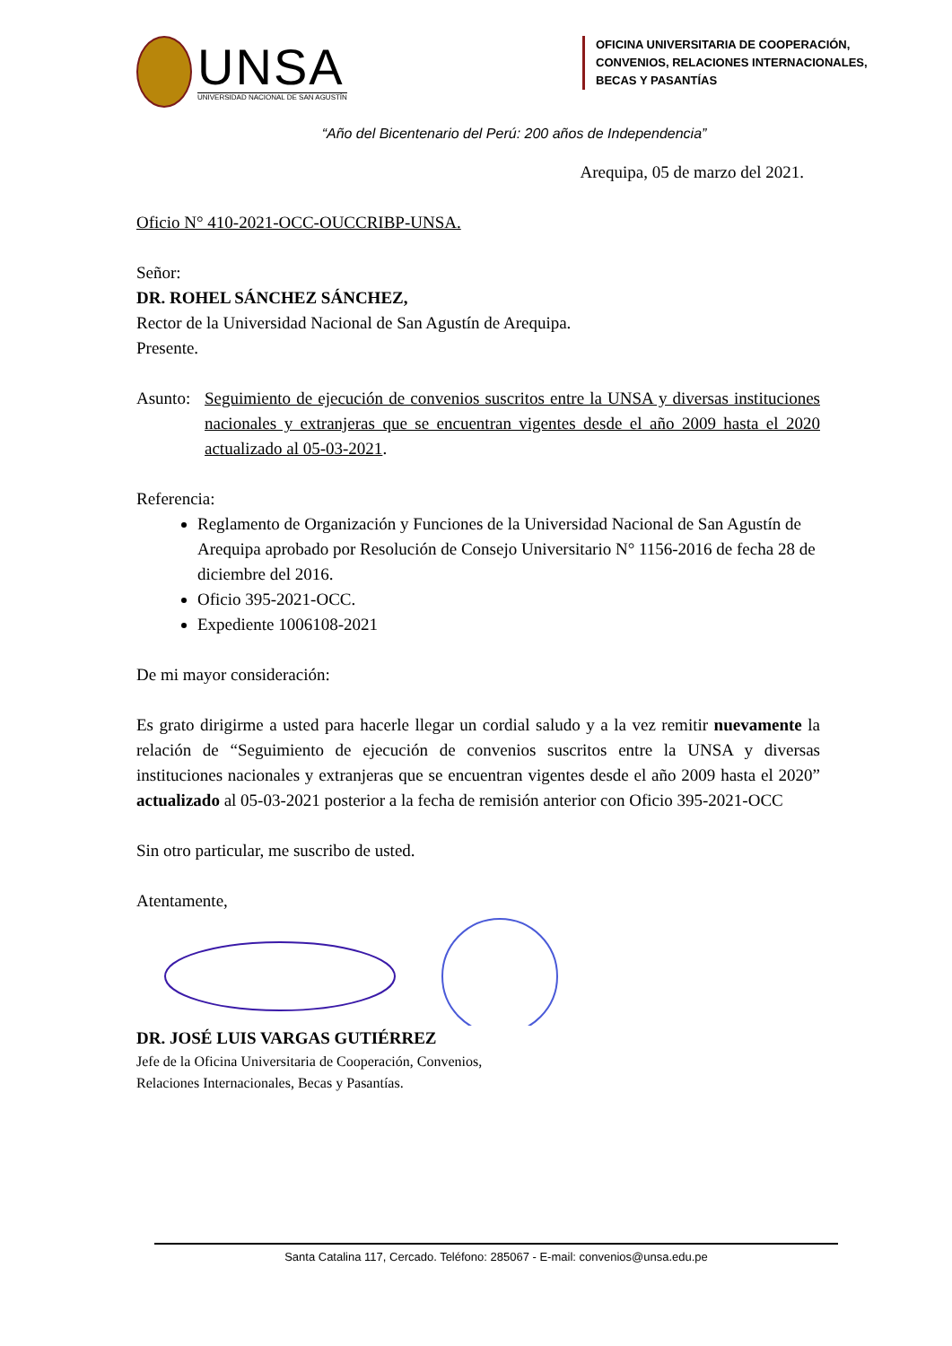UNSA
UNIVERSIDAD NACIONAL DE SAN AGUSTÍN
OFICINA UNIVERSITARIA DE COOPERACIÓN, CONVENIOS, RELACIONES INTERNACIONALES, BECAS Y PASANTÍAS
“Año del Bicentenario del Perú: 200 años de Independencia”
Arequipa, 05 de marzo del 2021.
Oficio N° 410-2021-OCC-OUCCRIBP-UNSA.
Señor:
DR. ROHEL SÁNCHEZ SÁNCHEZ,
Rector de la Universidad Nacional de San Agustín de Arequipa.
Presente.
Asunto:
Seguimiento de ejecución de convenios suscritos entre la UNSA y diversas instituciones nacionales y extranjeras que se encuentran vigentes desde el año 2009 hasta el 2020 actualizado al 05-03-2021.
Referencia:
Reglamento de Organización y Funciones de la Universidad Nacional de San Agustín de Arequipa aprobado por Resolución de Consejo Universitario N° 1156-2016 de fecha 28 de diciembre del 2016.
Oficio 395-2021-OCC.
Expediente 1006108-2021
De mi mayor consideración:
Es grato dirigirme a usted para hacerle llegar un cordial saludo y a la vez remitir nuevamente la relación de “Seguimiento de ejecución de convenios suscritos entre la UNSA y diversas instituciones nacionales y extranjeras que se encuentran vigentes desde el año 2009 hasta el 2020” actualizado al 05-03-2021 posterior a la fecha de remisión anterior con Oficio 395-2021-OCC
Sin otro particular, me suscribo de usted.
Atentamente,
DR. JOSÉ LUIS VARGAS GUTIÉRREZ
Jefe de la Oficina Universitaria de Cooperación, Convenios,
Relaciones Internacionales, Becas y Pasantías.
Santa Catalina 117, Cercado. Teléfono: 285067 - E-mail: convenios@unsa.edu.pe